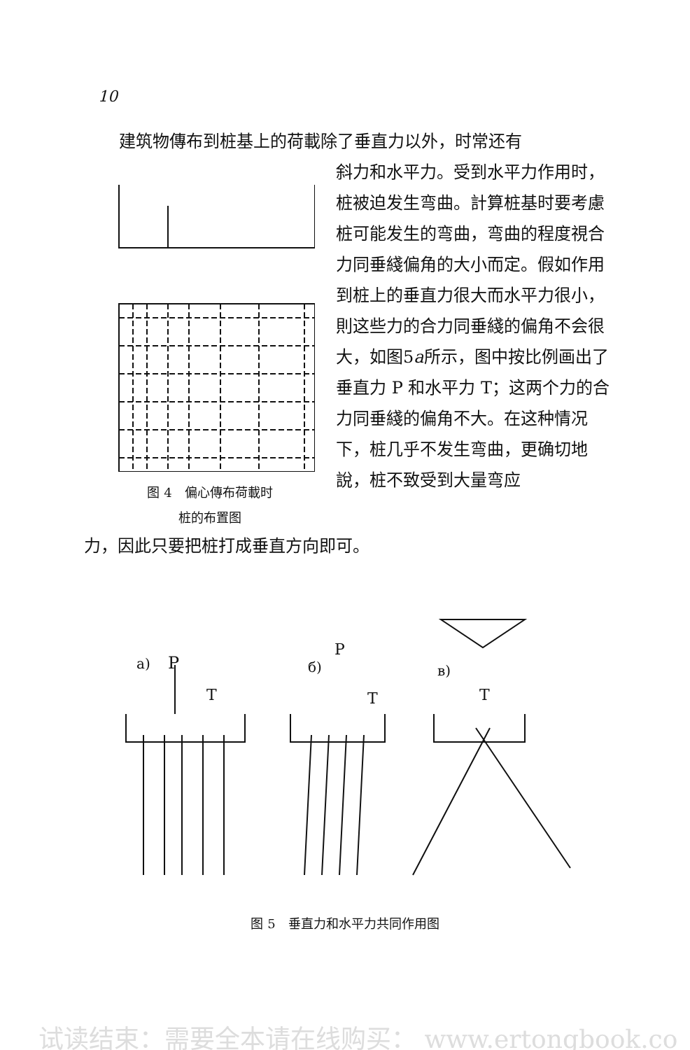10
建筑物傳布到桩基上的荷載除了垂直力以外，时常还有
图 4　偏心傳布荷載时
桩的布置图
斜力和水平力。受到水平力作用时，桩被迫发生弯曲。計算桩基时要考慮桩可能发生的弯曲，弯曲的程度視合力同垂綫偏角的大小而定。假如作用到桩上的垂直力很大而水平力很小，則这些力的合力同垂綫的偏角不会很大，如图5a所示，图中按比例画出了垂直力 P 和水平力 T；这两个力的合力同垂綫的偏角不大。在这种情况下，桩几乎不发生弯曲，更确切地說，桩不致受到大量弯应
力，因此只要把桩打成垂直方向即可。
a)
P
T
б)
P
T
в)
T
图 5　垂直力和水平力共同作用图
试读结束：需要全本请在线购买： www.ertongbook.co